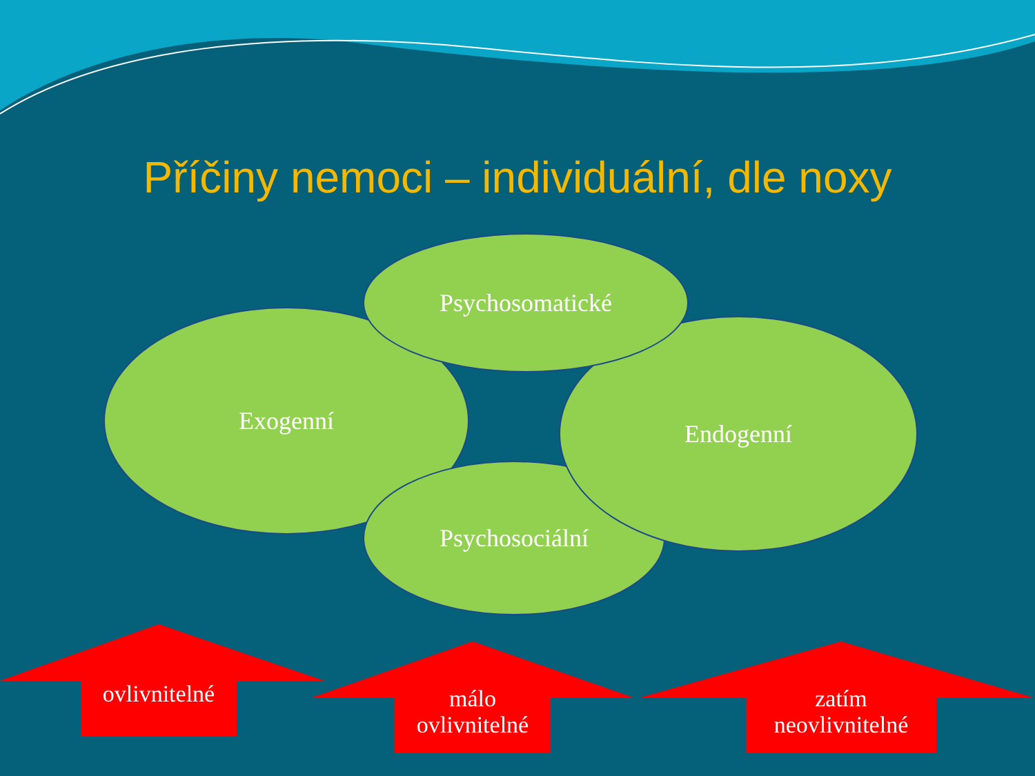Příčiny nemoci – individuální, dle noxy
Exogenní
Psychosociální
Endogenní
Psychosomatické
ovlivnitelné
málo
ovlivnitelné
zatím
neovlivnitelné